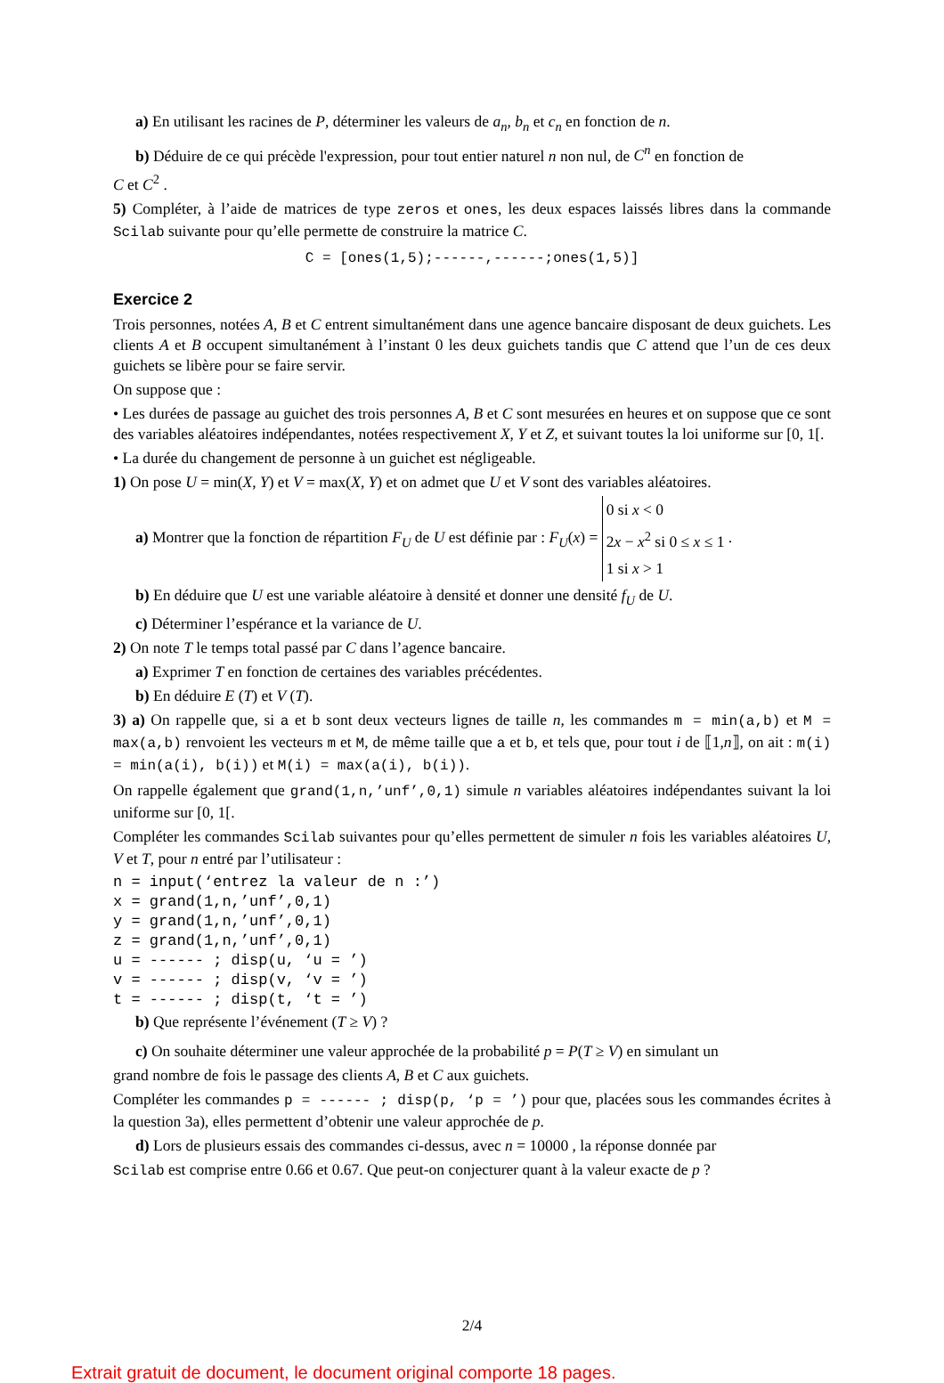a) En utilisant les racines de P, déterminer les valeurs de a<sub>n</sub>, b<sub>n</sub> et c<sub>n</sub> en fonction de n.
b) Déduire de ce qui précède l'expression, pour tout entier naturel n non nul, de C<sup>n</sup> en fonction de
C et C<sup>2</sup> .
5) Compléter, à l’aide de matrices de type zeros et ones, les deux espaces laissés libres dans la commande Scilab suivante pour qu’elle permette de construire la matrice C.
C = [ones(1,5);------,------;ones(1,5)]
Exercice 2
Trois personnes, notées A, B et C entrent simultanément dans une agence bancaire disposant de deux guichets. Les clients A et B occupent simultanément à l’instant 0 les deux guichets tandis que C attend que l’un de ces deux guichets se libère pour se faire servir.
On suppose que :
• Les durées de passage au guichet des trois personnes A, B et C sont mesurées en heures et on suppose que ce sont des variables aléatoires indépendantes, notées respectivement X, Y et Z, et suivant toutes la loi uniforme sur [0, 1[.
• La durée du changement de personne à un guichet est négligeable.
1) On pose U = min(X, Y) et V = max(X, Y) et on admet que U et V sont des variables aléatoires.
a) Montrer que la fonction de répartition F<sub>U</sub> de U est définie par : F<sub>U</sub>(x) = 0 si x < 0
2x − x<sup>2</sup> si 0 ≤ x ≤ 1
1 si x > 1 .
b) En déduire que U est une variable aléatoire à densité et donner une densité f<sub>U</sub> de U.
c) Déterminer l’espérance et la variance de U.
2) On note T le temps total passé par C dans l’agence bancaire.
a) Exprimer T en fonction de certaines des variables précédentes.
b) En déduire E (T) et V (T).
3) a) On rappelle que, si a et b sont deux vecteurs lignes de taille n, les commandes m = min(a,b) et M = max(a,b) renvoient les vecteurs m et M, de même taille que a et b, et tels que, pour tout i de ⟦1,n⟧, on ait : m(i) = min(a(i), b(i)) et M(i) = max(a(i), b(i)).
On rappelle également que grand(1,n,’unf’,0,1) simule n variables aléatoires indépendantes suivant la loi uniforme sur [0, 1[.
Compléter les commandes Scilab suivantes pour qu’elles permettent de simuler n fois les variables aléatoires U, V et T, pour n entré par l’utilisateur :
n = input(‘entrez la valeur de n :’) x = grand(1,n,’unf’,0,1) y = grand(1,n,’unf’,0,1) z = grand(1,n,’unf’,0,1) u = ------ ; disp(u, ‘u = ’) v = ------ ; disp(v, ‘v = ’) t = ------ ; disp(t, ‘t = ’)
b) Que représente l’événement (T ≥ V) ?
c) On souhaite déterminer une valeur approchée de la probabilité p = P(T ≥ V) en simulant un
grand nombre de fois le passage des clients A, B et C aux guichets.
Compléter les commandes p = ------ ; disp(p, ‘p = ’) pour que, placées sous les commandes écrites à la question 3a), elles permettent d’obtenir une valeur approchée de p.
d) Lors de plusieurs essais des commandes ci-dessus, avec n = 10000 , la réponse donnée par
Scilab est comprise entre 0.66 et 0.67. Que peut-on conjecturer quant à la valeur exacte de p ?
2/4
Extrait gratuit de document, le document original comporte 18 pages.